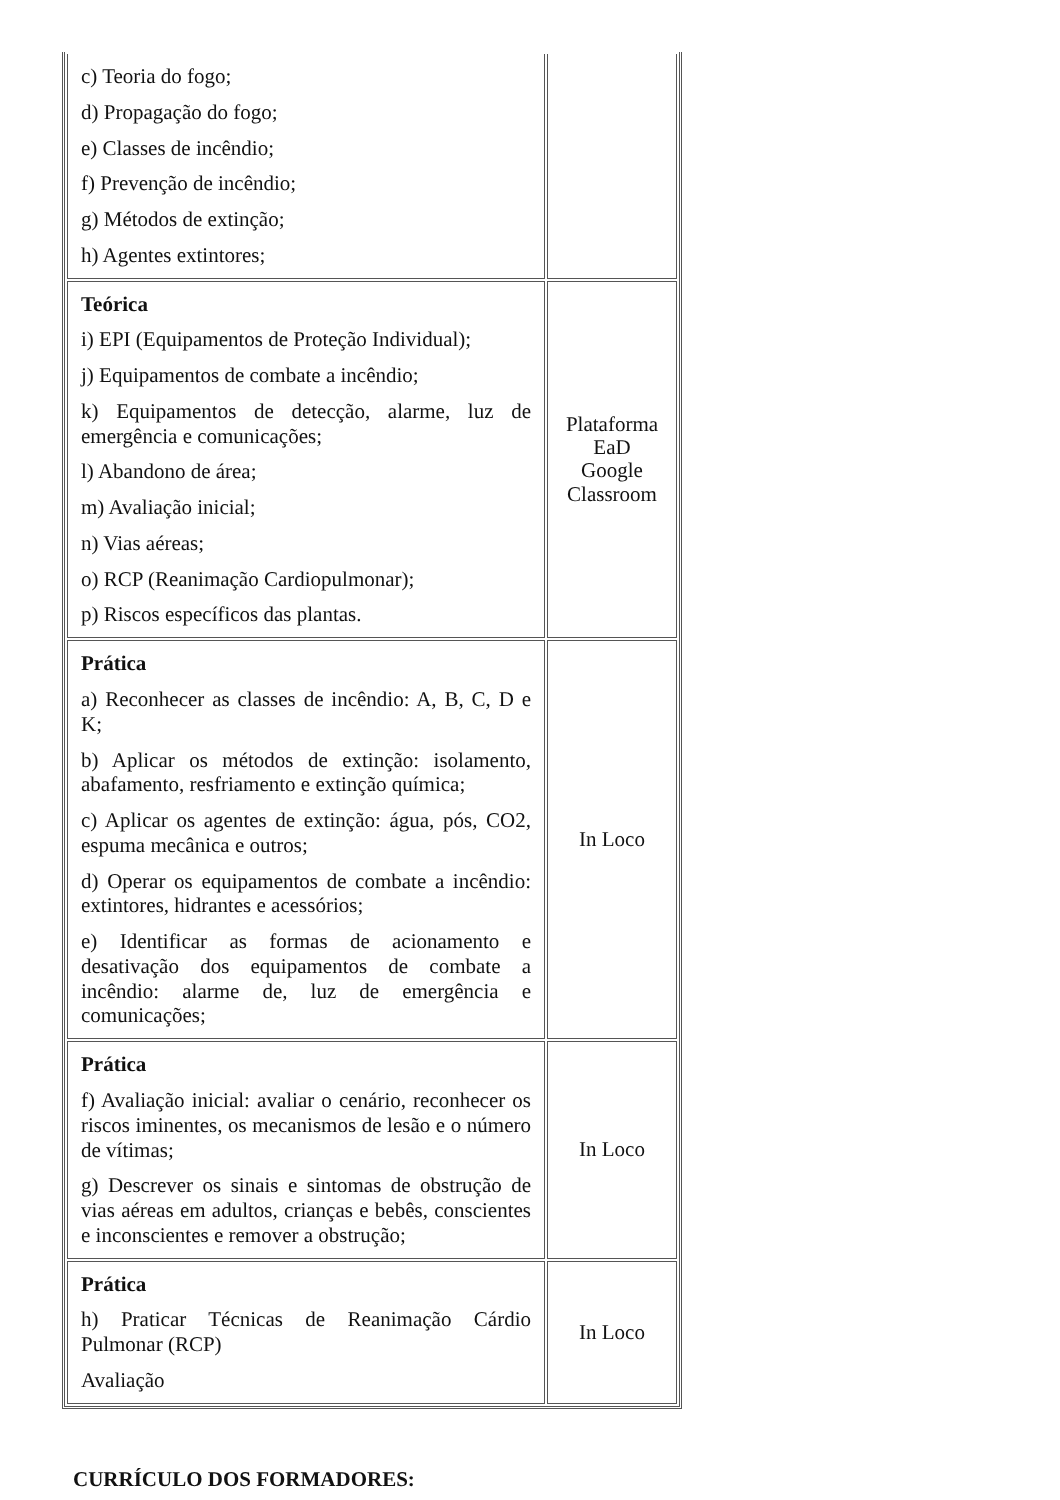| c) Teoria do fogo; d) Propagação do fogo; e) Classes de incêndio; f) Prevenção de incêndio; g) Métodos de extinção; h) Agentes extintores; | |
| Teórica i) EPI (Equipamentos de Proteção Individual); j) Equipamentos de combate a incêndio; k) Equipamentos de detecção, alarme, luz de emergência e comunicações; l) Abandono de área; m) Avaliação inicial; n) Vias aéreas; o) RCP (Reanimação Cardiopulmonar); p) Riscos específicos das plantas. | Plataforma EaD Google Classroom |
| Prática a) Reconhecer as classes de incêndio: A, B, C, D e K; b) Aplicar os métodos de extinção: isolamento, abafamento, resfriamento e extinção química; c) Aplicar os agentes de extinção: água, pós, CO2, espuma mecânica e outros; d) Operar os equipamentos de combate a incêndio: extintores, hidrantes e acessórios; e) Identificar as formas de acionamento e desativação dos equipamentos de combate a incêndio: alarme de, luz de emergência e comunicações; | In Loco |
| Prática f) Avaliação inicial: avaliar o cenário, reconhecer os riscos iminentes, os mecanismos de lesão e o número de vítimas; g) Descrever os sinais e sintomas de obstrução de vias aéreas em adultos, crianças e bebês, conscientes e inconscientes e remover a obstrução; | In Loco |
| Prática h) Praticar Técnicas de Reanimação Cárdio Pulmonar (RCP) Avaliação | In Loco |
CURRÍCULO DOS FORMADORES: